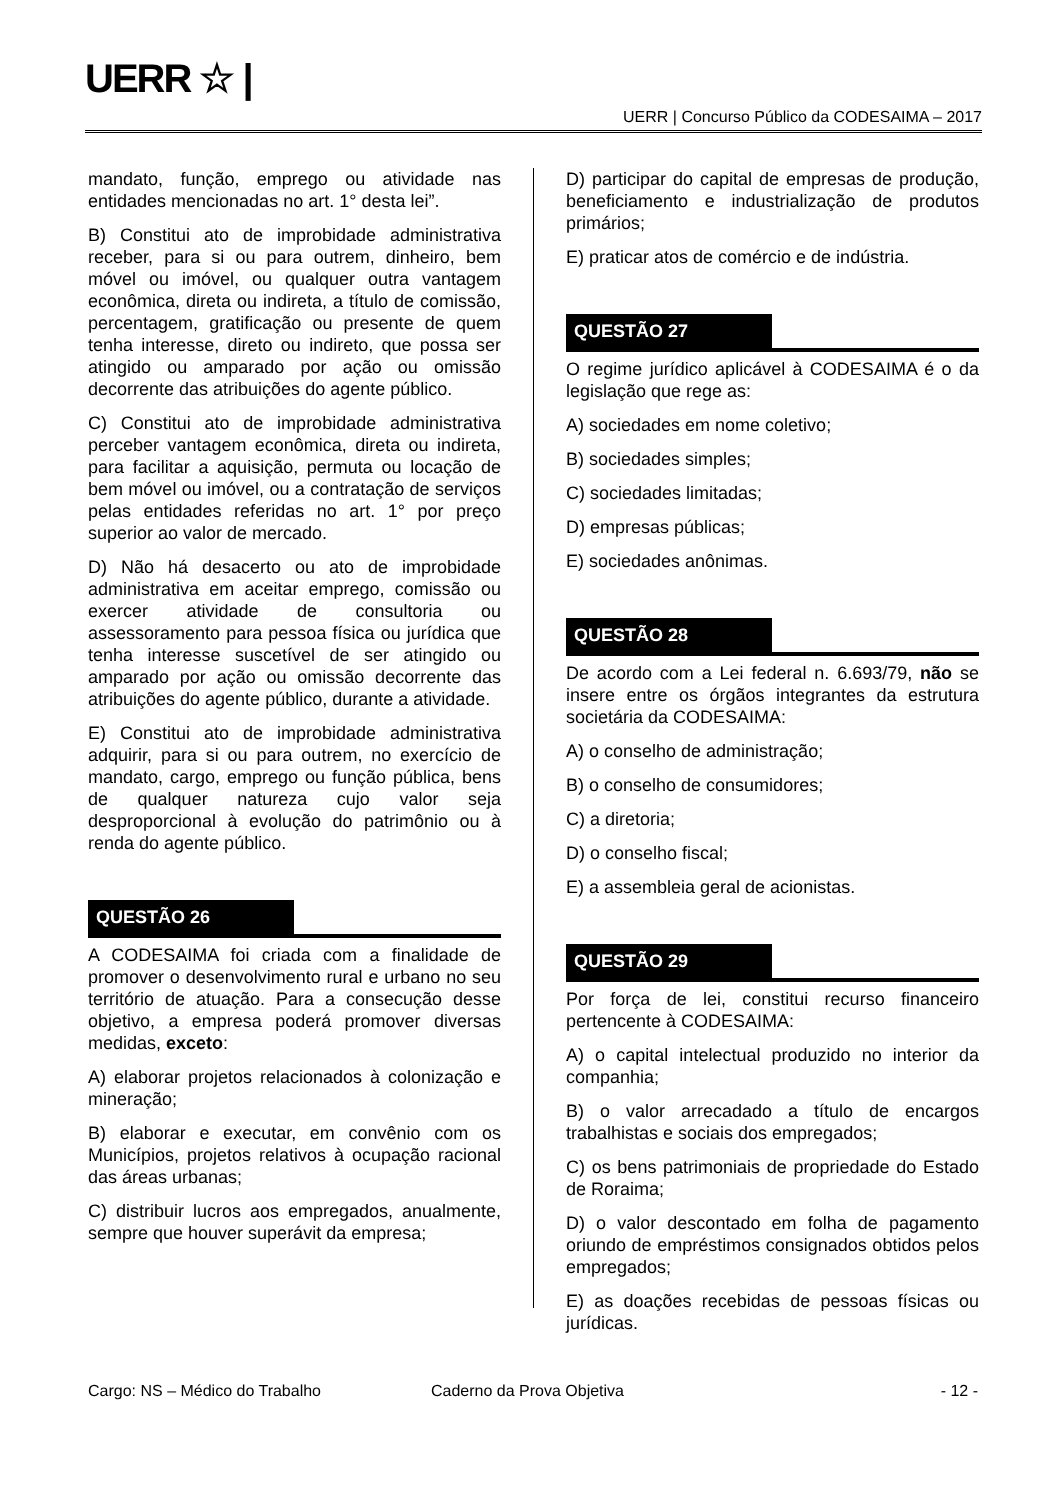UERR ☆ |
UERR | Concurso Público da CODESAIMA – 2017
mandato, função, emprego ou atividade nas entidades mencionadas no art. 1° desta lei”.
B) Constitui ato de improbidade administrativa receber, para si ou para outrem, dinheiro, bem móvel ou imóvel, ou qualquer outra vantagem econômica, direta ou indireta, a título de comissão, percentagem, gratificação ou presente de quem tenha interesse, direto ou indireto, que possa ser atingido ou amparado por ação ou omissão decorrente das atribuições do agente público.
C) Constitui ato de improbidade administrativa perceber vantagem econômica, direta ou indireta, para facilitar a aquisição, permuta ou locação de bem móvel ou imóvel, ou a contratação de serviços pelas entidades referidas no art. 1° por preço superior ao valor de mercado.
D) Não há desacerto ou ato de improbidade administrativa em aceitar emprego, comissão ou exercer atividade de consultoria ou assessoramento para pessoa física ou jurídica que tenha interesse suscetível de ser atingido ou amparado por ação ou omissão decorrente das atribuições do agente público, durante a atividade.
E) Constitui ato de improbidade administrativa adquirir, para si ou para outrem, no exercício de mandato, cargo, emprego ou função pública, bens de qualquer natureza cujo valor seja desproporcional à evolução do patrimônio ou à renda do agente público.
QUESTÃO 26
A CODESAIMA foi criada com a finalidade de promover o desenvolvimento rural e urbano no seu território de atuação. Para a consecução desse objetivo, a empresa poderá promover diversas medidas, exceto:
A) elaborar projetos relacionados à colonização e mineração;
B) elaborar e executar, em convênio com os Municípios, projetos relativos à ocupação racional das áreas urbanas;
C) distribuir lucros aos empregados, anualmente, sempre que houver superávit da empresa;
D) participar do capital de empresas de produção, beneficiamento e industrialização de produtos primários;
E) praticar atos de comércio e de indústria.
QUESTÃO 27
O regime jurídico aplicável à CODESAIMA é o da legislação que rege as:
A) sociedades em nome coletivo;
B) sociedades simples;
C) sociedades limitadas;
D) empresas públicas;
E) sociedades anônimas.
QUESTÃO 28
De acordo com a Lei federal n. 6.693/79, não se insere entre os órgãos integrantes da estrutura societária da CODESAIMA:
A) o conselho de administração;
B) o conselho de consumidores;
C) a diretoria;
D) o conselho fiscal;
E) a assembleia geral de acionistas.
QUESTÃO 29
Por força de lei, constitui recurso financeiro pertencente à CODESAIMA:
A) o capital intelectual produzido no interior da companhia;
B) o valor arrecadado a título de encargos trabalhistas e sociais dos empregados;
C) os bens patrimoniais de propriedade do Estado de Roraima;
D) o valor descontado em folha de pagamento oriundo de empréstimos consignados obtidos pelos empregados;
E) as doações recebidas de pessoas físicas ou jurídicas.
Cargo: NS – Médico do Trabalho Caderno da Prova Objetiva - 12 -